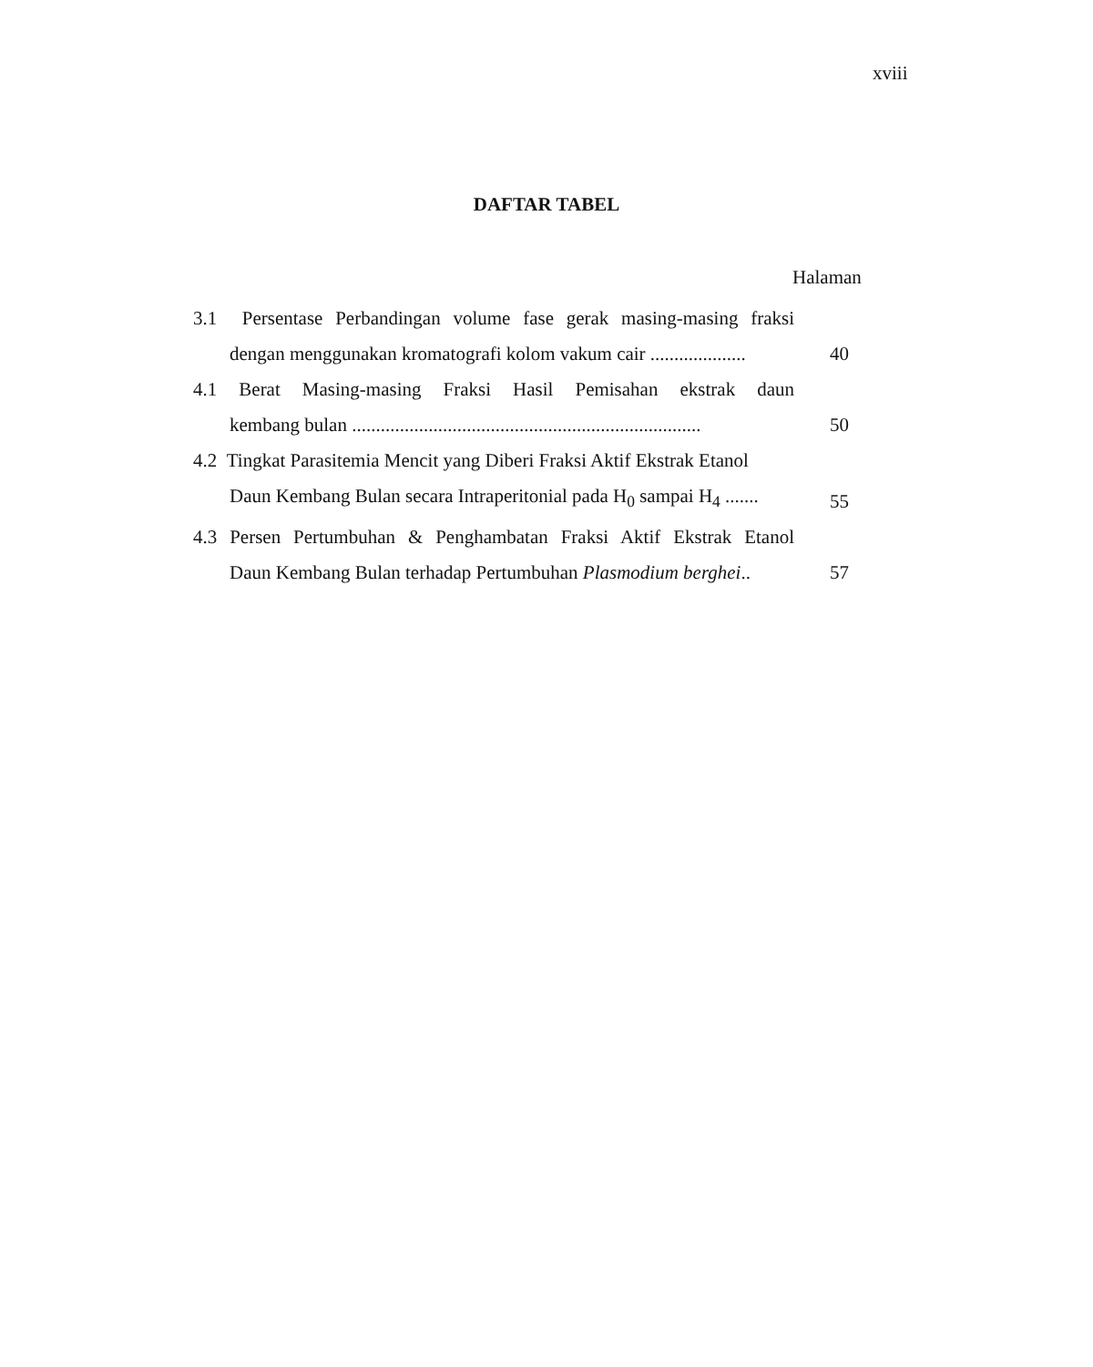xviii
DAFTAR TABEL
Halaman
3.1 Persentase Perbandingan volume fase gerak masing-masing fraksi
dengan menggunakan kromatografi kolom vakum cair ....................
40
4.1 Berat Masing-masing Fraksi Hasil Pemisahan ekstrak daun
kembang bulan .........................................................................
50
4.2 Tingkat Parasitemia Mencit yang Diberi Fraksi Aktif Ekstrak Etanol
Daun Kembang Bulan secara Intraperitonial pada H<sub>0</sub> sampai H<sub>4</sub> .......
55
4.3 Persen Pertumbuhan & Penghambatan Fraksi Aktif Ekstrak Etanol
Daun Kembang Bulan terhadap Pertumbuhan Plasmodium berghei..
57